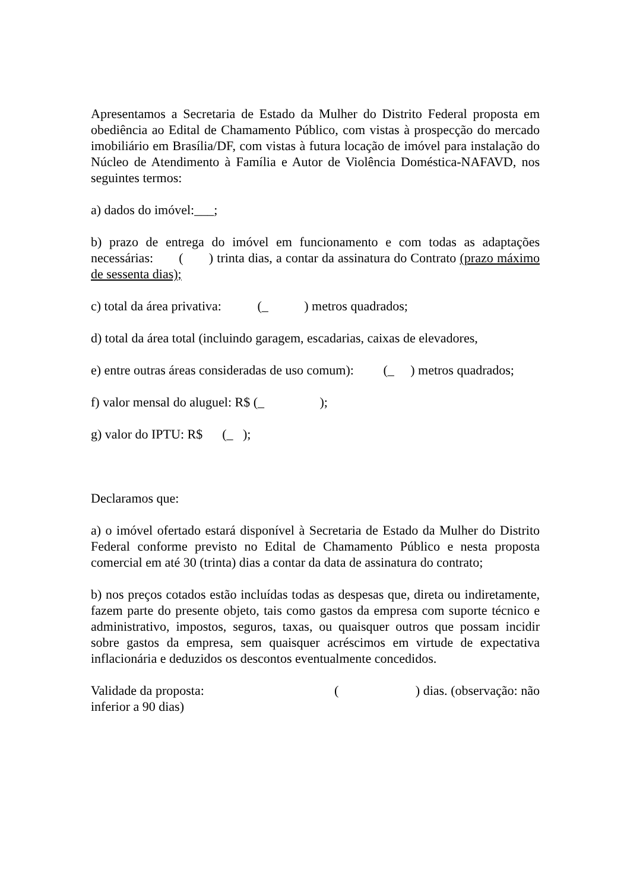Apresentamos a Secretaria de Estado da Mulher do Distrito Federal proposta em obediência ao Edital de Chamamento Público, com vistas à prospecção do mercado imobiliário em Brasília/DF, com vistas à futura locação de imóvel para instalação do Núcleo de Atendimento à Família e Autor de Violência Doméstica-NAFAVD, nos seguintes termos:
a) dados do imóvel:___;
b) prazo de entrega do imóvel em funcionamento e com todas as adaptações necessárias: ( ) trinta dias, a contar da assinatura do Contrato (prazo máximo de sessenta dias);
c) total da área privativa: (_ ) metros quadrados;
d) total da área total (incluindo garagem, escadarias, caixas de elevadores,
e) entre outras áreas consideradas de uso comum): (_ ) metros quadrados;
f) valor mensal do aluguel: R$ (_ );
g) valor do IPTU: R$ (_ );
Declaramos que:
a) o imóvel ofertado estará disponível à Secretaria de Estado da Mulher do Distrito Federal conforme previsto no Edital de Chamamento Público e nesta proposta comercial em até 30 (trinta) dias a contar da data de assinatura do contrato;
b) nos preços cotados estão incluídas todas as despesas que, direta ou indiretamente, fazem parte do presente objeto, tais como gastos da empresa com suporte técnico e administrativo, impostos, seguros, taxas, ou quaisquer outros que possam incidir sobre gastos da empresa, sem quaisquer acréscimos em virtude de expectativa inflacionária e deduzidos os descontos eventualmente concedidos.
Validade da proposta: ( ) dias. (observação: não inferior a 90 dias)